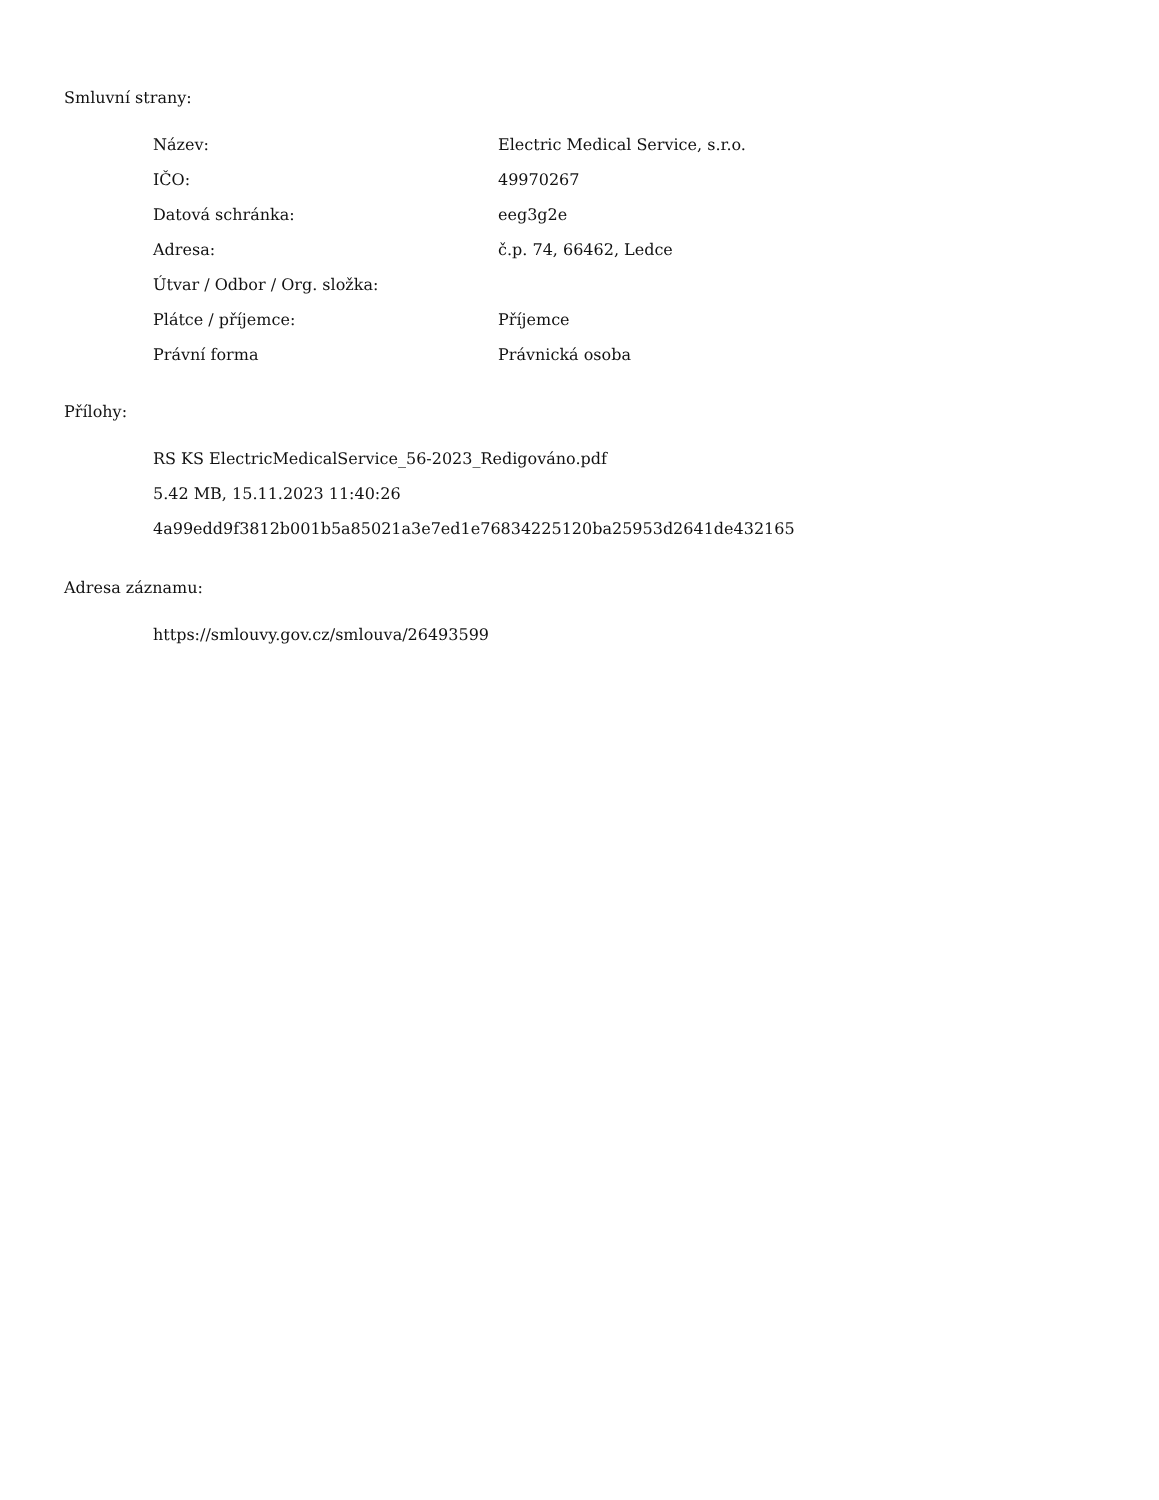Smluvní strany:
| Název: | Electric Medical Service, s.r.o. |
| IČO: | 49970267 |
| Datová schránka: | eeg3g2e |
| Adresa: | č.p. 74, 66462, Ledce |
| Útvar / Odbor / Org. složka: | |
| Plátce / příjemce: | Příjemce |
| Právní forma | Právnická osoba |
Přílohy:
RS KS ElectricMedicalService_56-2023_Redigováno.pdf
5.42 MB, 15.11.2023 11:40:26
4a99edd9f3812b001b5a85021a3e7ed1e76834225120ba25953d2641de432165
Adresa záznamu:
https://smlouvy.gov.cz/smlouva/26493599